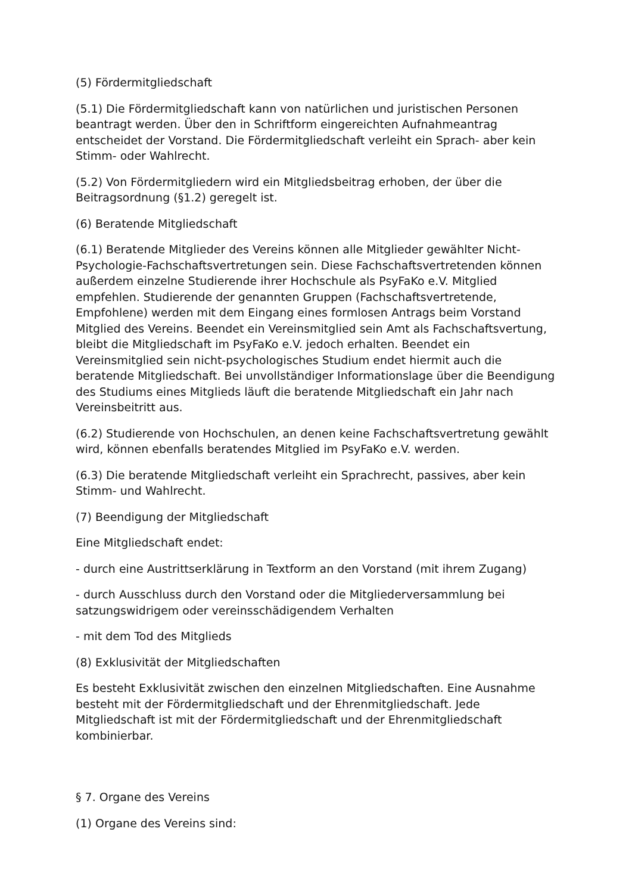(5) Fördermitgliedschaft
(5.1) Die Fördermitgliedschaft kann von natürlichen und juristischen Personen beantragt werden. Über den in Schriftform eingereichten Aufnahmeantrag entscheidet der Vorstand. Die Fördermitgliedschaft verleiht ein Sprach- aber kein Stimm- oder Wahlrecht.
(5.2) Von Fördermitgliedern wird ein Mitgliedsbeitrag erhoben, der über die Beitragsordnung (§1.2) geregelt ist.
(6) Beratende Mitgliedschaft
(6.1) Beratende Mitglieder des Vereins können alle Mitglieder gewählter Nicht-Psychologie-Fachschaftsvertretungen sein. Diese Fachschaftsvertretenden können außerdem einzelne Studierende ihrer Hochschule als PsyFaKo e.V. Mitglied empfehlen. Studierende der genannten Gruppen (Fachschaftsvertretende, Empfohlene) werden mit dem Eingang eines formlosen Antrags beim Vorstand Mitglied des Vereins. Beendet ein Vereinsmitglied sein Amt als Fachschaftsvertung, bleibt die Mitgliedschaft im PsyFaKo e.V. jedoch erhalten. Beendet ein Vereinsmitglied sein nicht-psychologisches Studium endet hiermit auch die beratende Mitgliedschaft. Bei unvollständiger Informationslage über die Beendigung des Studiums eines Mitglieds läuft die beratende Mitgliedschaft ein Jahr nach Vereinsbeitritt aus.
(6.2) Studierende von Hochschulen, an denen keine Fachschaftsvertretung gewählt wird, können ebenfalls beratendes Mitglied im PsyFaKo e.V. werden.
(6.3) Die beratende Mitgliedschaft verleiht ein Sprachrecht, passives, aber kein Stimm- und Wahlrecht.
(7) Beendigung der Mitgliedschaft
Eine Mitgliedschaft endet:
- durch eine Austrittserklärung in Textform an den Vorstand (mit ihrem Zugang)
- durch Ausschluss durch den Vorstand oder die Mitgliederversammlung bei satzungswidrigem oder vereinsschädigendem Verhalten
- mit dem Tod des Mitglieds
(8) Exklusivität der Mitgliedschaften
Es besteht Exklusivität zwischen den einzelnen Mitgliedschaften. Eine Ausnahme besteht mit der Fördermitgliedschaft und der Ehrenmitgliedschaft. Jede Mitgliedschaft ist mit der Fördermitgliedschaft und der Ehrenmitgliedschaft kombinierbar.
§ 7. Organe des Vereins
(1) Organe des Vereins sind: